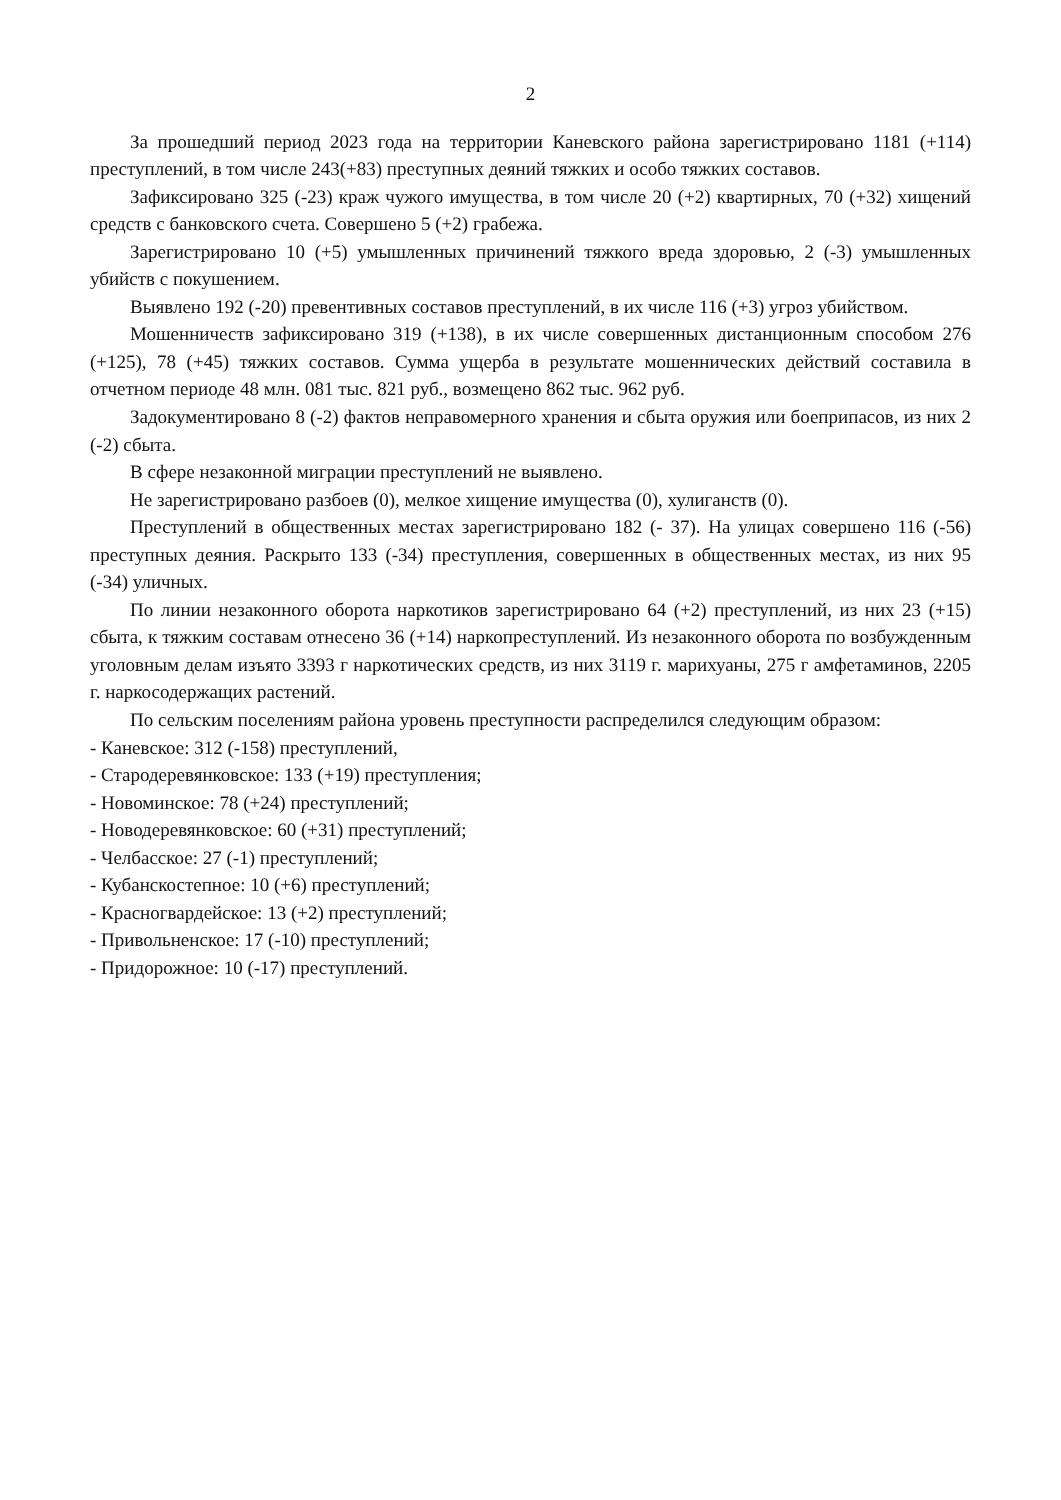2
За прошедший период 2023 года на территории Каневского района зарегистрировано 1181 (+114) преступлений, в том числе 243(+83) преступных деяний тяжких и особо тяжких составов.
Зафиксировано 325 (-23) краж чужого имущества, в том числе 20 (+2) квартирных, 70 (+32) хищений средств с банковского счета. Совершено 5 (+2) грабежа.
Зарегистрировано 10 (+5) умышленных причинений тяжкого вреда здоровью, 2 (-3) умышленных убийств с покушением.
Выявлено 192 (-20) превентивных составов преступлений, в их числе 116 (+3) угроз убийством.
Мошенничеств зафиксировано 319 (+138), в их числе совершенных дистанционным способом 276 (+125), 78 (+45) тяжких составов. Сумма ущерба в результате мошеннических действий составила в отчетном периоде 48 млн. 081 тыс. 821 руб., возмещено 862 тыс. 962 руб.
Задокументировано 8 (-2) фактов неправомерного хранения и сбыта оружия или боеприпасов, из них 2 (-2) сбыта.
В сфере незаконной миграции преступлений не выявлено.
Не зарегистрировано разбоев (0), мелкое хищение имущества (0), хулиганств (0).
Преступлений в общественных местах зарегистрировано 182 (- 37). На улицах совершено 116 (-56) преступных деяния. Раскрыто 133 (-34) преступления, совершенных в общественных местах, из них 95 (-34) уличных.
По линии незаконного оборота наркотиков зарегистрировано 64 (+2) преступлений, из них 23 (+15) сбыта, к тяжким составам отнесено 36 (+14) наркопреступлений. Из незаконного оборота по возбужденным уголовным делам изъято 3393 г наркотических средств, из них 3119 г. марихуаны, 275 г амфетаминов, 2205 г. наркосодержащих растений.
По сельским поселениям района уровень преступности распределился следующим образом:
- Каневское: 312 (-158) преступлений,
- Стародеревянковское: 133 (+19) преступления;
- Новоминское: 78 (+24) преступлений;
- Новодеревянковское: 60 (+31) преступлений;
- Челбасское: 27 (-1) преступлений;
- Кубанскостепное: 10 (+6) преступлений;
- Красногвардейское: 13 (+2) преступлений;
- Привольненское: 17 (-10) преступлений;
- Придорожное: 10 (-17) преступлений.